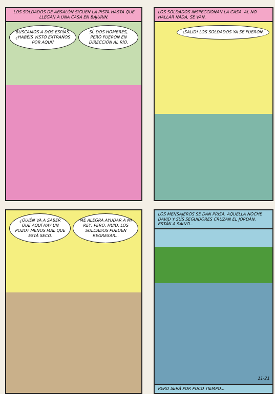LOS SOLDADOS DE ABSALÓN SIGUEN LA PISTA HASTA QUE LLEGAN A UNA CASA EN BAJURIN.
BUSCAMOS A DOS ESPÍAS. ¿HABÉIS VISTO EXTRAÑOS POR AQUÍ? SÍ. DOS HOMBRES, PERO FUERON EN DIRECCIÓN AL RÍO.
LOS SOLDADOS INSPECCIONAN LA CASA. AL NO HALLAR NADA, SE VAN.
¡SALID! LOS SOLDADOS YA SE FUERON.
¿QUIÉN VA A SABER QUE AQUÍ HAY UN POZO? MENOS MAL QUE ESTÁ SECO. ME ALEGRA AYUDAR A MI REY, PERO, HUID, LOS SOLDADOS PUEDEN REGRESAR...
LOS MENSAJEROS SE DAN PRISA. AQUELLA NOCHE DAVID Y SUS SEGUIDORES CRUZAN EL JORDÁN. ESTÁN A SALVO...
11-21
PERO SERÁ POR POCO TIEMPO...